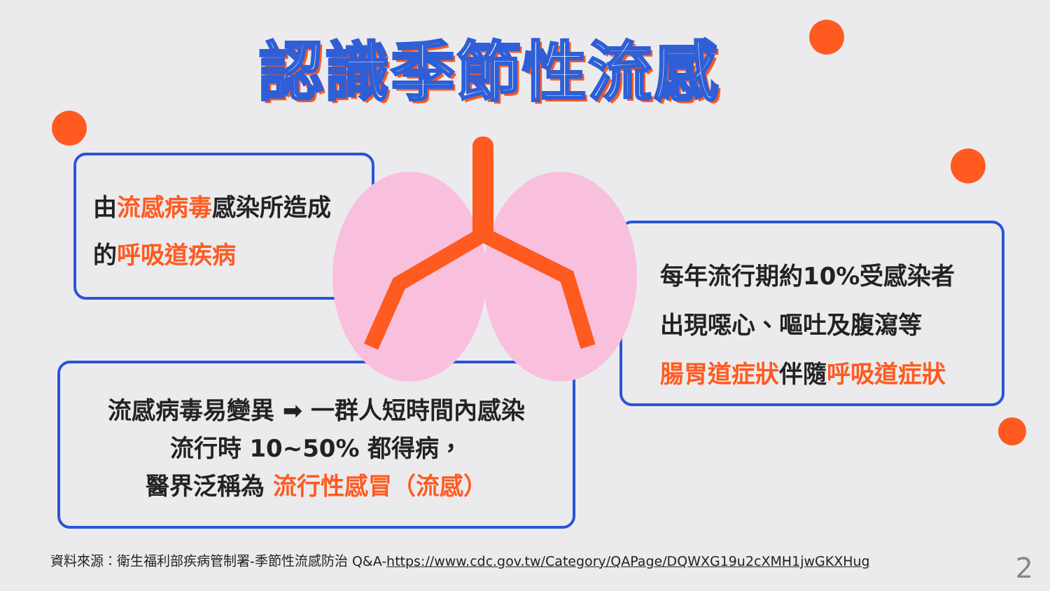認識季節性流感
由流感病毒感染所造成
的呼吸道疾病
流感病毒易變異 ➡ 一群人短時間內感染
流行時 10~50% 都得病，
醫界泛稱為 流行性感冒（流感）
每年流行期約10%受感染者
出現噁心、嘔吐及腹瀉等
腸胃道症狀伴隨呼吸道症狀
資料來源：衛生福利部疾病管制署-季節性流感防治 Q&A-https://www.cdc.gov.tw/Category/QAPage/DQWXG19u2cXMH1jwGKXHug
2